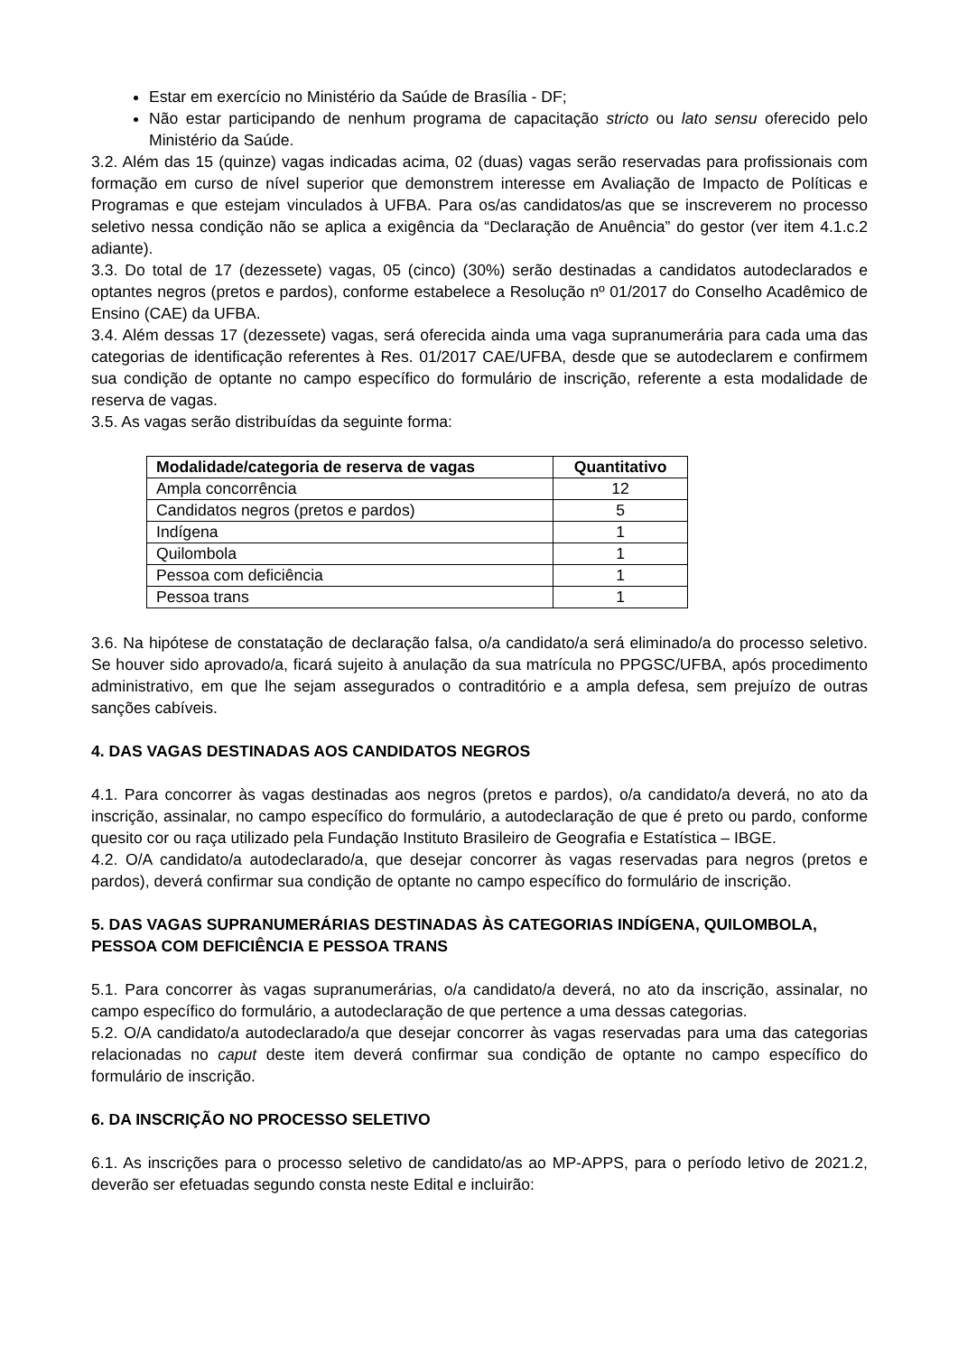Estar em exercício no Ministério da Saúde de Brasília - DF;
Não estar participando de nenhum programa de capacitação stricto ou lato sensu oferecido pelo Ministério da Saúde.
3.2. Além das 15 (quinze) vagas indicadas acima, 02 (duas) vagas serão reservadas para profissionais com formação em curso de nível superior que demonstrem interesse em Avaliação de Impacto de Políticas e Programas e que estejam vinculados à UFBA. Para os/as candidatos/as que se inscreverem no processo seletivo nessa condição não se aplica a exigência da “Declaração de Anuência” do gestor (ver item 4.1.c.2 adiante).
3.3. Do total de 17 (dezessete) vagas, 05 (cinco) (30%) serão destinadas a candidatos autodeclarados e optantes negros (pretos e pardos), conforme estabelece a Resolução nº 01/2017 do Conselho Acadêmico de Ensino (CAE) da UFBA.
3.4. Além dessas 17 (dezessete) vagas, será oferecida ainda uma vaga supranumerária para cada uma das categorias de identificação referentes à Res. 01/2017 CAE/UFBA, desde que se autodeclarem e confirmem sua condição de optante no campo específico do formulário de inscrição, referente a esta modalidade de reserva de vagas.
3.5. As vagas serão distribuídas da seguinte forma:
| Modalidade/categoria de reserva de vagas | Quantitativo |
| --- | --- |
| Ampla concorrência | 12 |
| Candidatos negros (pretos e pardos) | 5 |
| Indígena | 1 |
| Quilombola | 1 |
| Pessoa com deficiência | 1 |
| Pessoa trans | 1 |
3.6. Na hipótese de constatação de declaração falsa, o/a candidato/a será eliminado/a do processo seletivo. Se houver sido aprovado/a, ficará sujeito à anulação da sua matrícula no PPGSC/UFBA, após procedimento administrativo, em que lhe sejam assegurados o contraditório e a ampla defesa, sem prejuízo de outras sanções cabíveis.
4. DAS VAGAS DESTINADAS AOS CANDIDATOS NEGROS
4.1. Para concorrer às vagas destinadas aos negros (pretos e pardos), o/a candidato/a deverá, no ato da inscrição, assinalar, no campo específico do formulário, a autodeclaração de que é preto ou pardo, conforme quesito cor ou raça utilizado pela Fundação Instituto Brasileiro de Geografia e Estatística – IBGE.
4.2. O/A candidato/a autodeclarado/a, que desejar concorrer às vagas reservadas para negros (pretos e pardos), deverá confirmar sua condição de optante no campo específico do formulário de inscrição.
5. DAS VAGAS SUPRANUMERÁRIAS DESTINADAS ÀS CATEGORIAS INDÍGENA, QUILOMBOLA, PESSOA COM DEFICIÊNCIA E PESSOA TRANS
5.1. Para concorrer às vagas supranumerárias, o/a candidato/a deverá, no ato da inscrição, assinalar, no campo específico do formulário, a autodeclaração de que pertence a uma dessas categorias.
5.2. O/A candidato/a autodeclarado/a que desejar concorrer às vagas reservadas para uma das categorias relacionadas no caput deste item deverá confirmar sua condição de optante no campo específico do formulário de inscrição.
6. DA INSCRIÇÃO NO PROCESSO SELETIVO
6.1. As inscrições para o processo seletivo de candidato/as ao MP-APPS, para o período letivo de 2021.2, deverão ser efetuadas segundo consta neste Edital e incluirão: